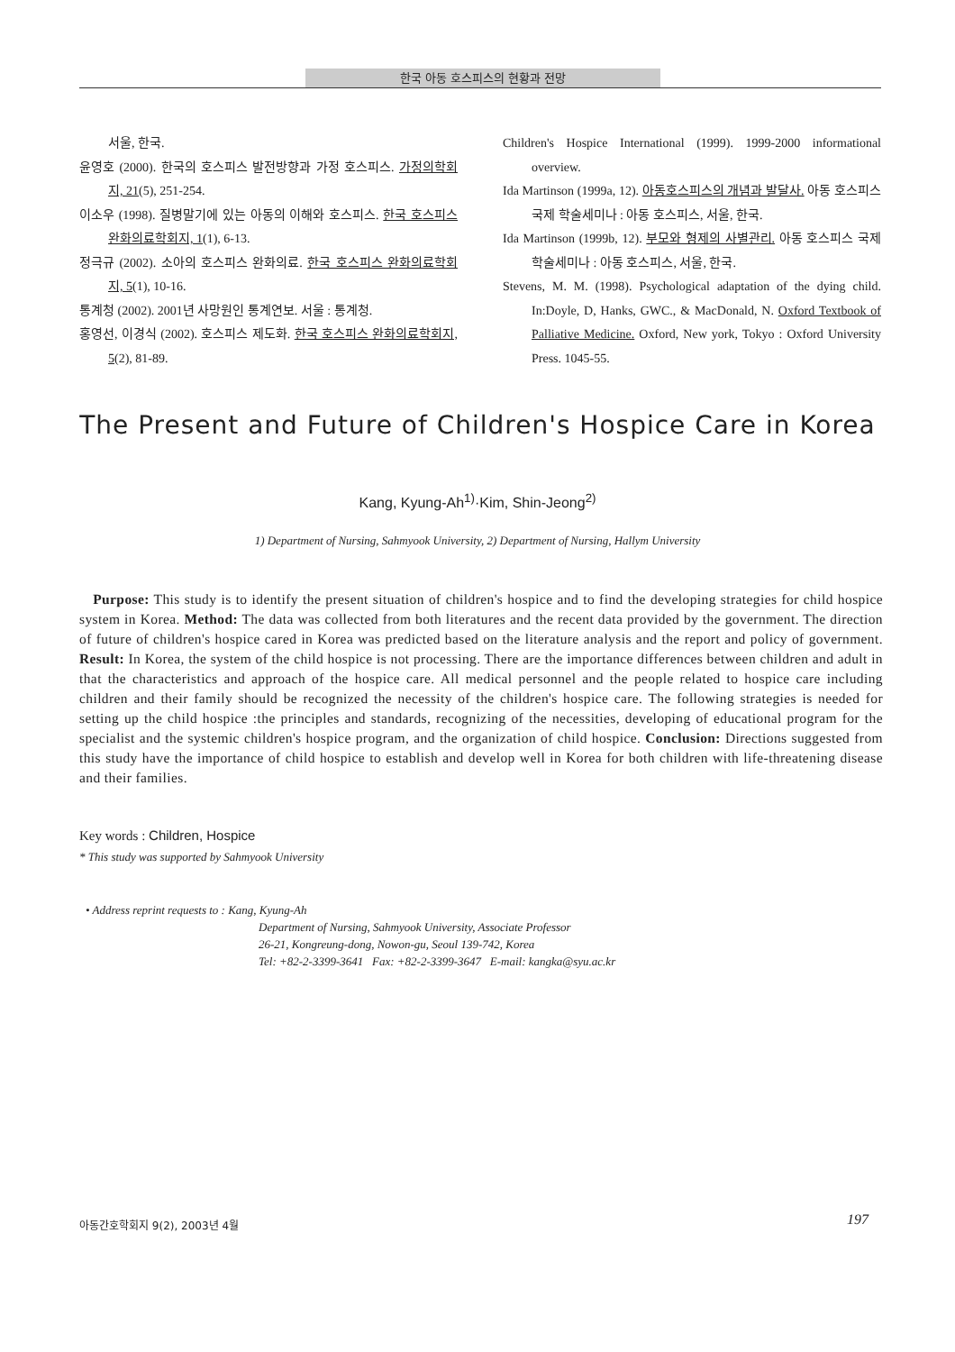한국 아동 호스피스의 현황과 전망
서울, 한국.
윤영호 (2000). 한국의 호스피스 발전방향과 가정 호스피스. 가정의학회지, 21(5), 251-254.
이소우 (1998). 질병말기에 있는 아동의 이해와 호스피스. 한국 호스피스 완화의료학회지, 1(1), 6-13.
정극규 (2002). 소아의 호스피스 완화의료. 한국 호스피스 완화의료학회지, 5(1), 10-16.
통계청 (2002). 2001년 사망원인 통계연보. 서울 : 통계청.
홍영선, 이경식 (2002). 호스피스 제도화. 한국 호스피스 완화의료학회지, 5(2), 81-89.
Children's Hospice International (1999). 1999-2000 informational overview.
Ida Martinson (1999a, 12). 아동호스피스의 개념과 발달사. 아동 호스피스 국제 학술세미나 : 아동 호스피스, 서울, 한국.
Ida Martinson (1999b, 12). 부모와 형제의 사별관리. 아동 호스피스 국제 학술세미나 : 아동 호스피스, 서울, 한국.
Stevens, M. M. (1998). Psychological adaptation of the dying child. In:Doyle, D, Hanks, GWC., & MacDonald, N. Oxford Textbook of Palliative Medicine. Oxford, New york, Tokyo : Oxford University Press. 1045-55.
The Present and Future of Children's Hospice Care in Korea
Kang, Kyung-Ah<sup>1)</sup>·Kim, Shin-Jeong<sup>2)</sup>
1) Department of Nursing, Sahmyook University, 2) Department of Nursing, Hallym University
Purpose: This study is to identify the present situation of children's hospice and to find the developing strategies for child hospice system in Korea. Method: The data was collected from both literatures and the recent data provided by the government. The direction of future of children's hospice cared in Korea was predicted based on the literature analysis and the report and policy of government. Result: In Korea, the system of the child hospice is not processing. There are the importance differences between children and adult in that the characteristics and approach of the hospice care. All medical personnel and the people related to hospice care including children and their family should be recognized the necessity of the children's hospice care. The following strategies is needed for setting up the child hospice :the principles and standards, recognizing of the necessities, developing of educational program for the specialist and the systemic children's hospice program, and the organization of child hospice. Conclusion: Directions suggested from this study have the importance of child hospice to establish and develop well in Korea for both children with life-threatening disease and their families.
Key words : Children, Hospice
* This study was supported by Sahmyook University
• Address reprint requests to : Kang, Kyung-Ah
Department of Nursing, Sahmyook University, Associate Professor
26-21, Kongreung-dong, Nowon-gu, Seoul 139-742, Korea
Tel: +82-2-3399-3641 Fax: +82-2-3399-3647 E-mail: kangka@syu.ac.kr
아동간호학회지 9(2), 2003년 4월 197